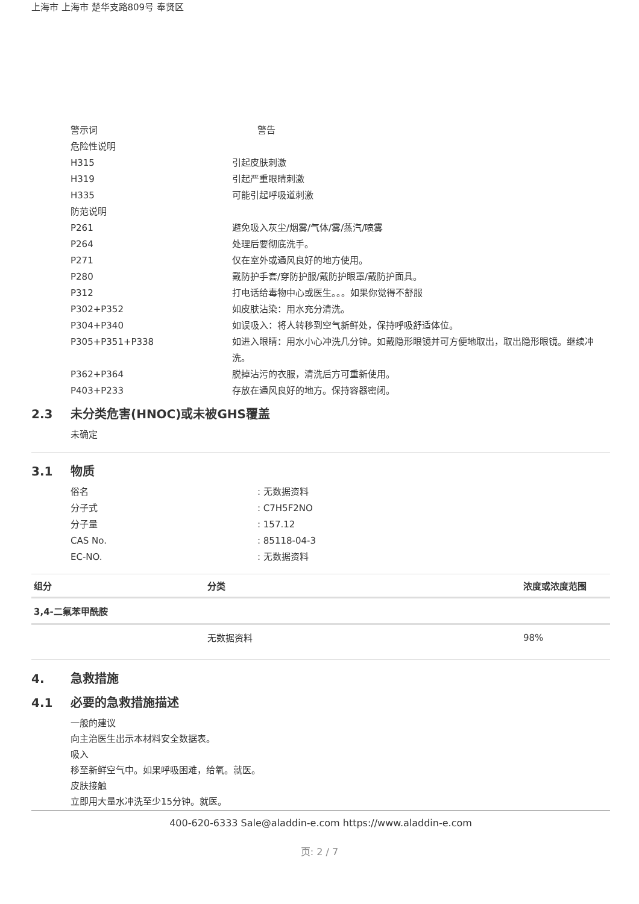上海市 上海市 楚华支路809号 奉贤区
警示词 警告
危险性说明
H315 引起皮肤刺激
H319 引起严重眼睛刺激
H335 可能引起呼吸道刺激
防范说明
P261 避免吸入灰尘/烟雾/气体/雾/蒸汽/喷雾
P264 处理后要彻底洗手。
P271 仅在室外或通风良好的地方使用。
P280 戴防护手套/穿防护服/戴防护眼罩/戴防护面具。
P312 打电话给毒物中心或医生。。。如果你觉得不舒服
P302+P352 如皮肤沾染：用水充分清洗。
P304+P340 如误吸入：将人转移到空气新鲜处，保持呼吸舒适体位。
P305+P351+P338 如进入眼睛：用水小心冲洗几分钟。如戴隐形眼镜并可方便地取出，取出隐形眼镜。继续冲洗。
P362+P364 脱掉沾污的衣服，清洗后方可重新使用。
P403+P233 存放在通风良好的地方。保持容器密闭。
2.3 未分类危害(HNOC)或未被GHS覆盖
未确定
3.1 物质
俗名 : 无数据资料
分子式 : C7H5F2NO
分子量 : 157.12
CAS No. : 85118-04-3
EC-NO. : 无数据资料
| 组分 | 分类 | 浓度或浓度范围 |
| --- | --- | --- |
| 3,4-二氟苯甲酰胺 | | |
| | 无数据资料 | 98% |
4. 急救措施
4.1 必要的急救措施描述
一般的建议
向主治医生出示本材料安全数据表。
吸入
移至新鲜空气中。如果呼吸困难，给氧。就医。
皮肤接触
立即用大量水冲洗至少15分钟。就医。
400-620-6333 Sale@aladdin-e.com https://www.aladdin-e.com
页: 2 / 7